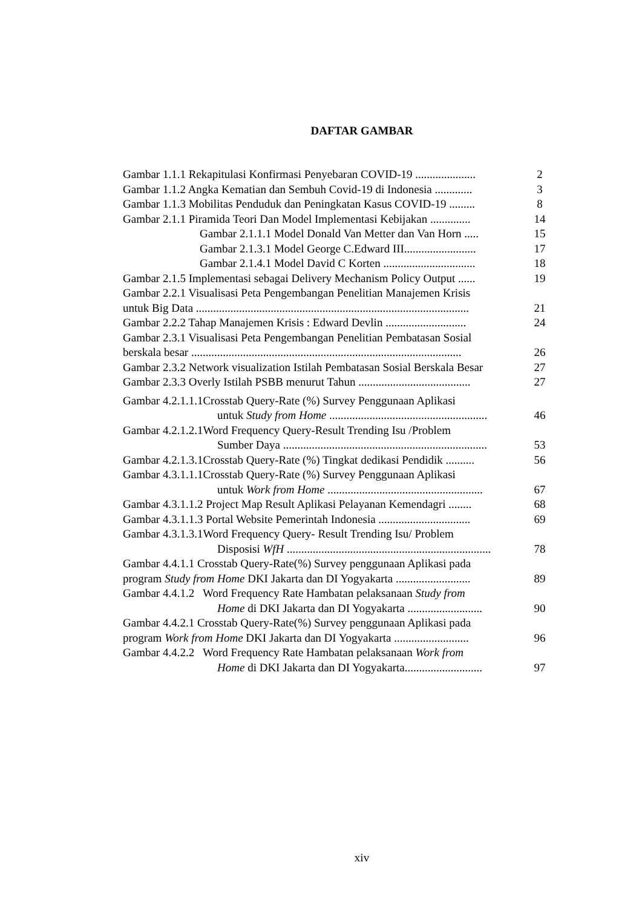DAFTAR GAMBAR
Gambar 1.1.1 Rekapitulasi Konfirmasi Penyebaran COVID-19 ..................... 2
Gambar 1.1.2 Angka Kematian dan Sembuh Covid-19 di Indonesia ............. 3
Gambar 1.1.3 Mobilitas Penduduk dan Peningkatan Kasus COVID-19 ......... 8
Gambar 2.1.1 Piramida Teori Dan Model Implementasi Kebijakan .............. 14
Gambar 2.1.1.1 Model Donald Van Metter dan Van Horn ..... 15
Gambar 2.1.3.1 Model George C.Edward III......................... 17
Gambar 2.1.4.1 Model David C Korten ................................ 18
Gambar 2.1.5 Implementasi sebagai Delivery Mechanism Policy Output ...... 19
Gambar 2.2.1 Visualisasi Peta Pengembangan Penelitian Manajemen Krisis
untuk Big Data ............................................................................................... 21
Gambar 2.2.2 Tahap Manajemen Krisis : Edward Devlin ............................ 24
Gambar 2.3.1 Visualisasi Peta Pengembangan Penelitian Pembatasan Sosial
berskala besar .............................................................................................. 26
Gambar 2.3.2 Network visualization Istilah Pembatasan Sosial Berskala Besar 27
Gambar 2.3.3 Overly Istilah PSBB menurut Tahun ....................................... 27
Gambar 4.2.1.1.1Crosstab Query-Rate (%) Survey Penggunaan Aplikasi
untuk Study from Home ....................................................... 46
Gambar 4.2.1.2.1Word Frequency Query-Result Trending Isu /Problem
Sumber Daya ....................................................................... 53
Gambar 4.2.1.3.1Crosstab Query-Rate (%) Tingkat dedikasi Pendidik .......... 56
Gambar 4.3.1.1.1Crosstab Query-Rate (%) Survey Penggunaan Aplikasi
untuk Work from Home ...................................................... 67
Gambar 4.3.1.1.2 Project Map Result Aplikasi Pelayanan Kemendagri ........ 68
Gambar 4.3.1.1.3 Portal Website Pemerintah Indonesia ................................ 69
Gambar 4.3.1.3.1Word Frequency Query- Result Trending Isu/ Problem
Disposisi WfH ....................................................................... 78
Gambar 4.4.1.1 Crosstab Query-Rate(%) Survey penggunaan Aplikasi pada
program Study from Home DKI Jakarta dan DI Yogyakarta .......................... 89
Gambar 4.4.1.2 Word Frequency Rate Hambatan pelaksanaan Study from
Home di DKI Jakarta dan DI Yogyakarta .......................... 90
Gambar 4.4.2.1 Crosstab Query-Rate(%) Survey penggunaan Aplikasi pada
program Work from Home DKI Jakarta dan DI Yogyakarta .......................... 96
Gambar 4.4.2.2 Word Frequency Rate Hambatan pelaksanaan Work from
Home di DKI Jakarta dan DI Yogyakarta........................... 97
xiv